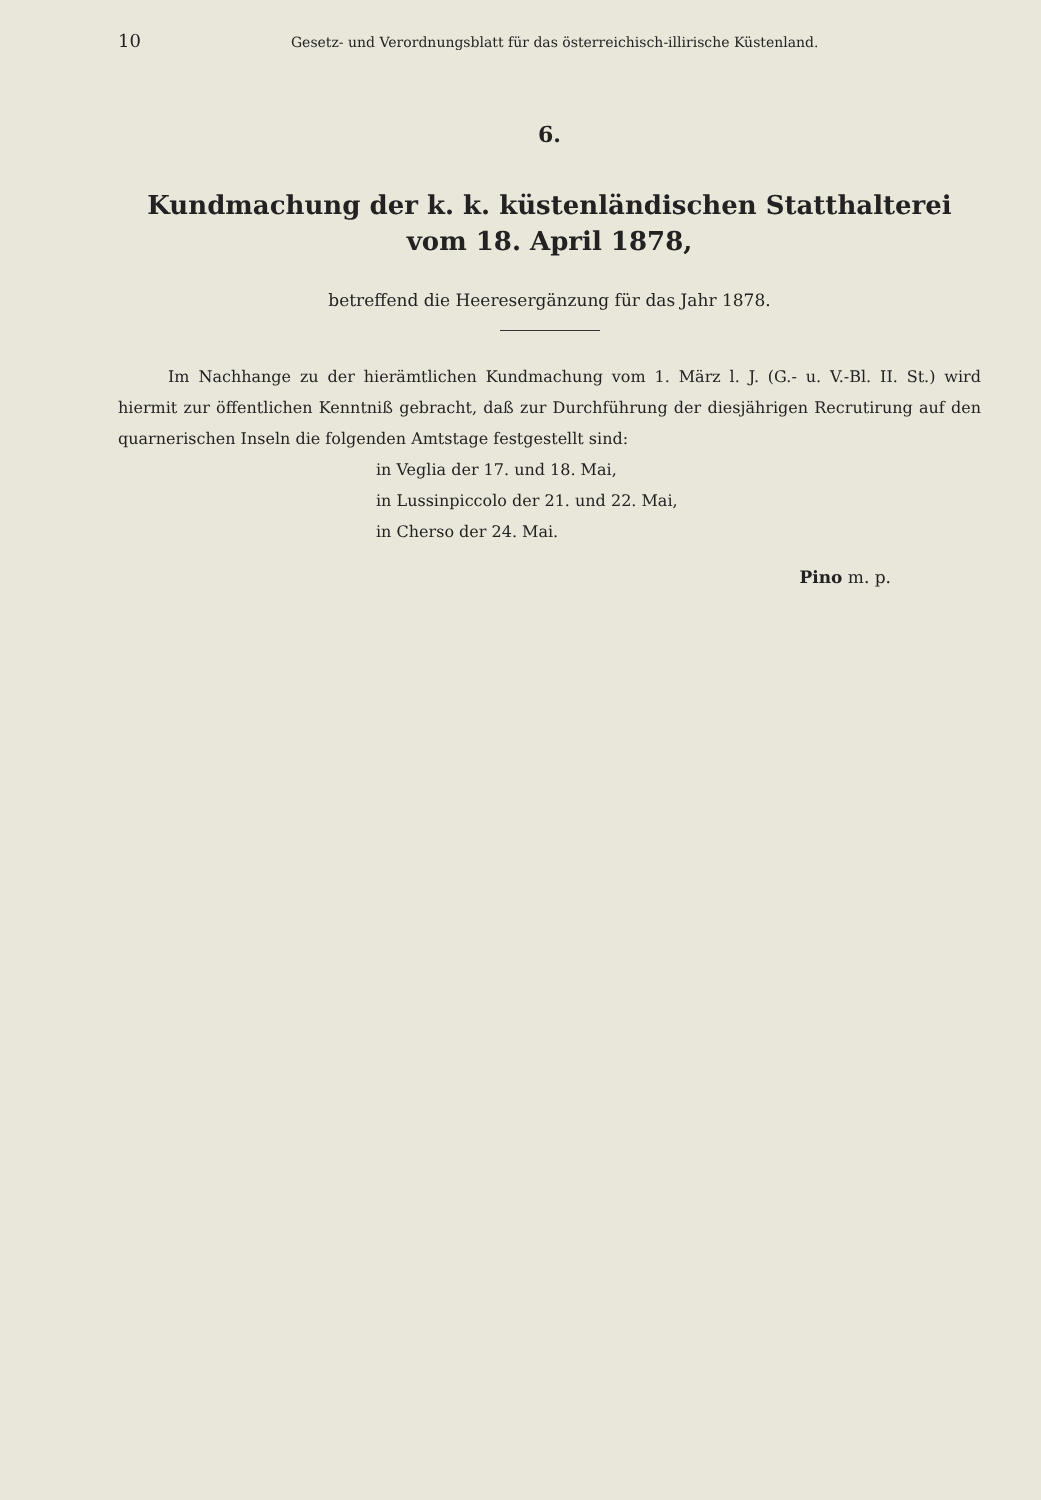10 Gesetz- und Verordnungsblatt für das österreichisch-illirische Küstenland.
6.
Kundmachung der k. k. küstenländischen Statthalterei
vom 18. April 1878,
betreffend die Heeresergänzung für das Jahr 1878.
Im Nachhange zu der hierämtlichen Kundmachung vom 1. März l. J. (G.- u. V.-Bl. II. St.) wird hiermit zur öffentlichen Kenntniß gebracht, daß zur Durchführung der diesjährigen Recrutirung auf den quarnerischen Inseln die folgenden Amtstage festgestellt sind:
in Veglia der 17. und 18. Mai,
in Lussinpiccolo der 21. und 22. Mai,
in Cherso der 24. Mai.
Pino m. p.